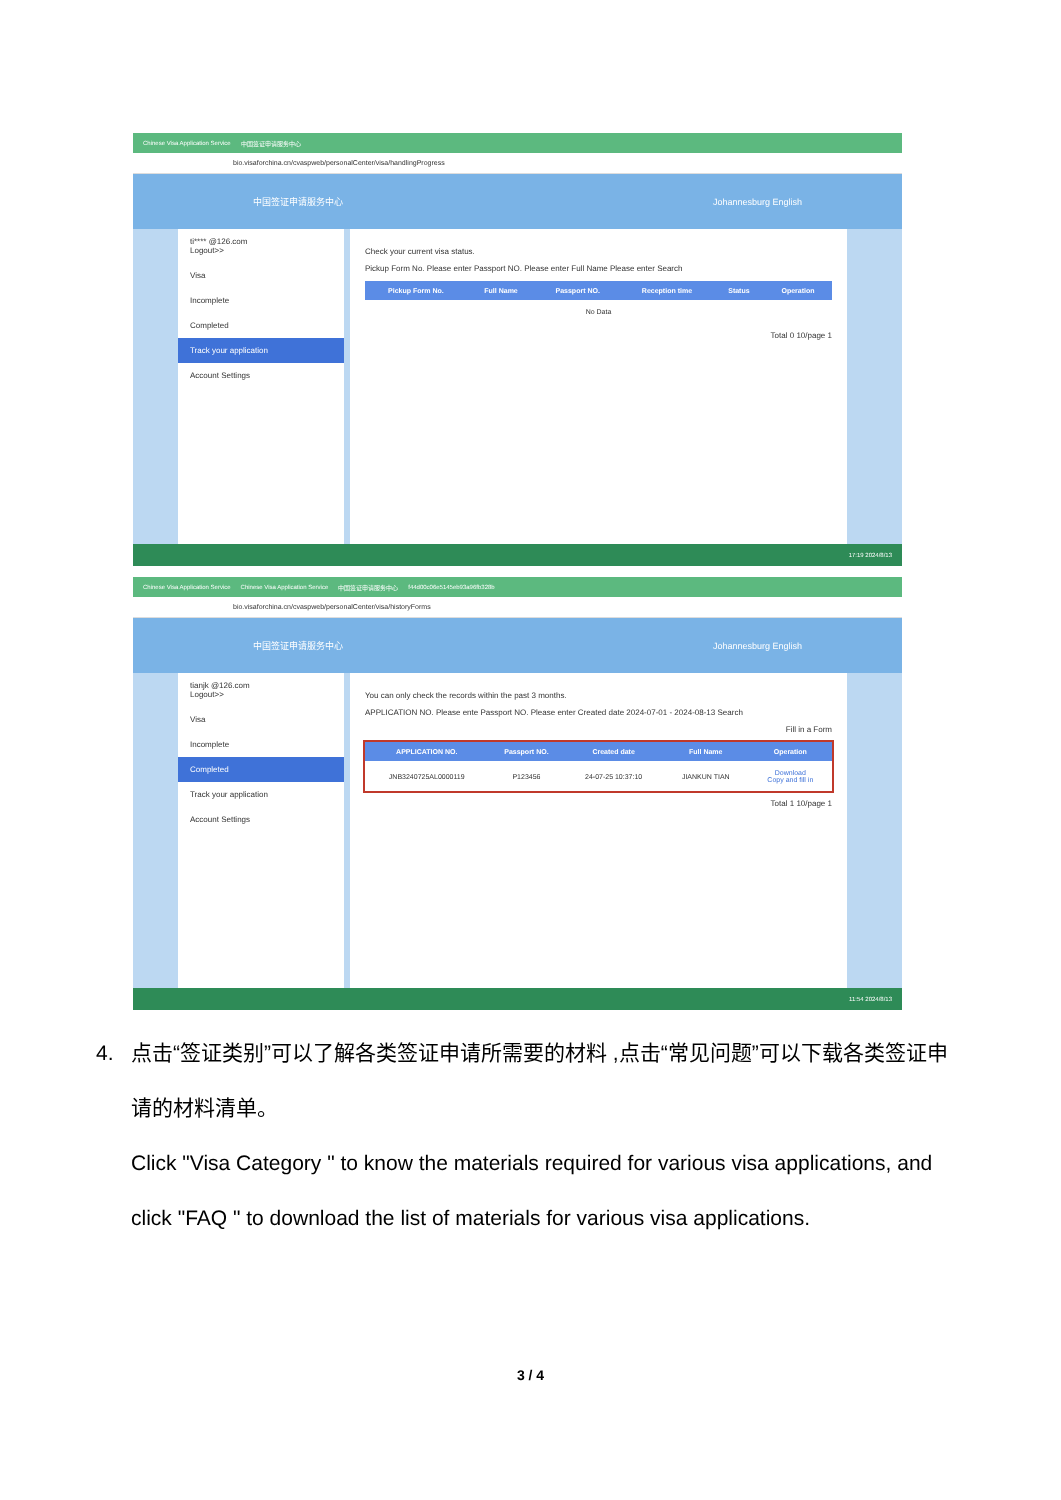Chinese Visa Application Service 中国签证申请服务中心
bio.visaforchina.cn/cvaspweb/personalCenter/visa/handlingProgress
中国签证申请服务中心 Johannesburg English
ti**** @126.com
Logout>>
Visa
Incomplete
Completed
Track your application
Account Settings
Check your current visa status.
Pickup Form No. Please enter Passport NO. Please enter Full Name Please enter Search
| Pickup Form No. | Full Name | Passport NO. | Reception time | Status | Operation |
| --- | --- | --- | --- | --- | --- |
| No Data | | | | | |
Total 0 10/page 1
17:19 2024/8/13
Chinese Visa Application Service Chinese Visa Application Service 中国签证申请服务中心 f44d00c06e5145eb93a96fb328b
bio.visaforchina.cn/cvaspweb/personalCenter/visa/historyForms
中国签证申请服务中心 Johannesburg English
tianjk @126.com
Logout>>
Visa
Incomplete
Completed
Track your application
Account Settings
You can only check the records within the past 3 months.
APPLICATION NO. Please ente Passport NO. Please enter Created date 2024-07-01 - 2024-08-13 Search
Fill in a Form
| APPLICATION NO. | Passport NO. | Created date | Full Name | Operation |
| --- | --- | --- | --- | --- |
| JNB3240725AL0000119 | P123456 | 24-07-25 10:37:10 | JIANKUN TIAN | Download Copy and fill in |
Total 1 10/page 1
11:54 2024/8/13
4. 点击“签证类别”可以了解各类签证申请所需要的材料 ,点击“常见问题”可以下载各类签证申
请的材料清单。
Click "Visa Category " to know the materials required for various visa applications, and
click "FAQ " to download the list of materials for various visa applications.
3 / 4